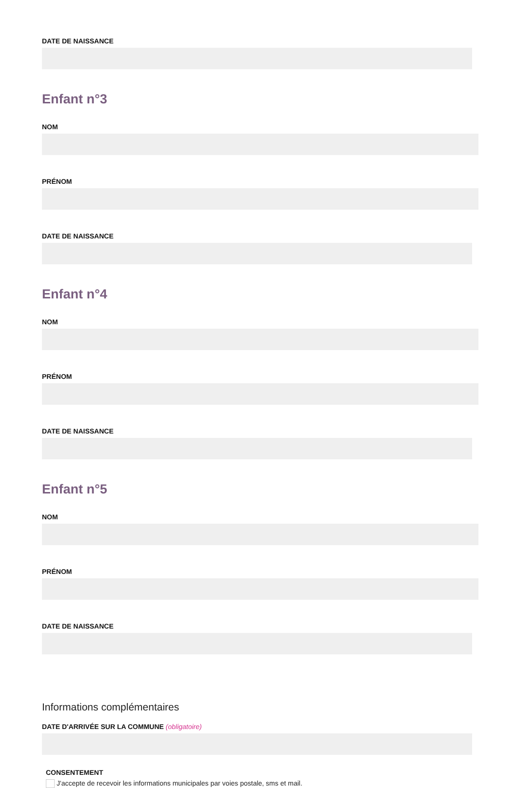DATE DE NAISSANCE
Enfant n°3
NOM
PRÉNOM
DATE DE NAISSANCE
Enfant n°4
NOM
PRÉNOM
DATE DE NAISSANCE
Enfant n°5
NOM
PRÉNOM
DATE DE NAISSANCE
Informations complémentaires
DATE D'ARRIVÉE SUR LA COMMUNE (obligatoire)
CONSENTEMENT
J'accepte de recevoir les informations municipales par voies postale, sms et mail.